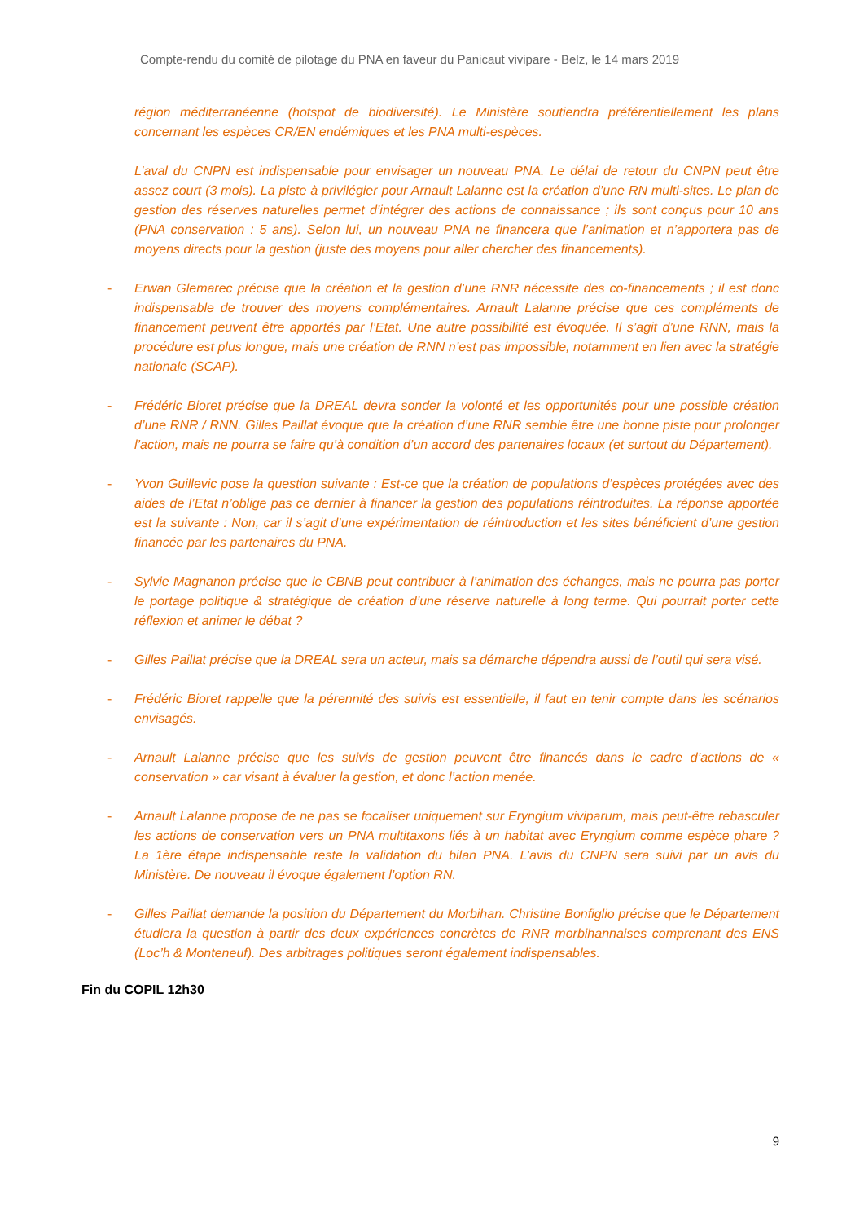Compte-rendu du comité de pilotage du PNA en faveur du Panicaut vivipare - Belz, le 14 mars 2019
région méditerranéenne (hotspot de biodiversité). Le Ministère soutiendra préférentiellement les plans concernant les espèces CR/EN endémiques et les PNA multi-espèces.
L’aval du CNPN est indispensable pour envisager un nouveau PNA. Le délai de retour du CNPN peut être assez court (3 mois). La piste à privilégier pour Arnault Lalanne est la création d’une RN multi-sites. Le plan de gestion des réserves naturelles permet d’intégrer des actions de connaissance ; ils sont conçus pour 10 ans (PNA conservation : 5 ans). Selon lui, un nouveau PNA ne financera que l’animation et n’apportera pas de moyens directs pour la gestion (juste des moyens pour aller chercher des financements).
- Erwan Glemarec précise que la création et la gestion d’une RNR nécessite des co-financements ; il est donc indispensable de trouver des moyens complémentaires. Arnault Lalanne précise que ces compléments de financement peuvent être apportés par l’Etat. Une autre possibilité est évoquée. Il s’agit d’une RNN, mais la procédure est plus longue, mais une création de RNN n’est pas impossible, notamment en lien avec la stratégie nationale (SCAP).
- Frédéric Bioret précise que la DREAL devra sonder la volonté et les opportunités pour une possible création d’une RNR / RNN. Gilles Paillat évoque que la création d’une RNR semble être une bonne piste pour prolonger l’action, mais ne pourra se faire qu’à condition d’un accord des partenaires locaux (et surtout du Département).
- Yvon Guillevic pose la question suivante : Est-ce que la création de populations d’espèces protégées avec des aides de l’Etat n’oblige pas ce dernier à financer la gestion des populations réintroduites. La réponse apportée est la suivante : Non, car il s’agit d’une expérimentation de réintroduction et les sites bénéficient d’une gestion financée par les partenaires du PNA.
- Sylvie Magnanon précise que le CBNB peut contribuer à l’animation des échanges, mais ne pourra pas porter le portage politique & stratégique de création d’une réserve naturelle à long terme. Qui pourrait porter cette réflexion et animer le débat ?
- Gilles Paillat précise que la DREAL sera un acteur, mais sa démarche dépendra aussi de l’outil qui sera visé.
- Frédéric Bioret rappelle que la pérennité des suivis est essentielle, il faut en tenir compte dans les scénarios envisagés.
- Arnault Lalanne précise que les suivis de gestion peuvent être financés dans le cadre d’actions de « conservation » car visant à évaluer la gestion, et donc l’action menée.
- Arnault Lalanne propose de ne pas se focaliser uniquement sur Eryngium viviparum, mais peut-être rebasculer les actions de conservation vers un PNA multitaxons liés à un habitat avec Eryngium comme espèce phare ? La 1ère étape indispensable reste la validation du bilan PNA. L’avis du CNPN sera suivi par un avis du Ministère. De nouveau il évoque également l’option RN.
- Gilles Paillat demande la position du Département du Morbihan. Christine Bonfiglio précise que le Département étudiera la question à partir des deux expériences concrètes de RNR morbihannaises comprenant des ENS (Loc’h & Monteneuf). Des arbitrages politiques seront également indispensables.
Fin du COPIL 12h30
9